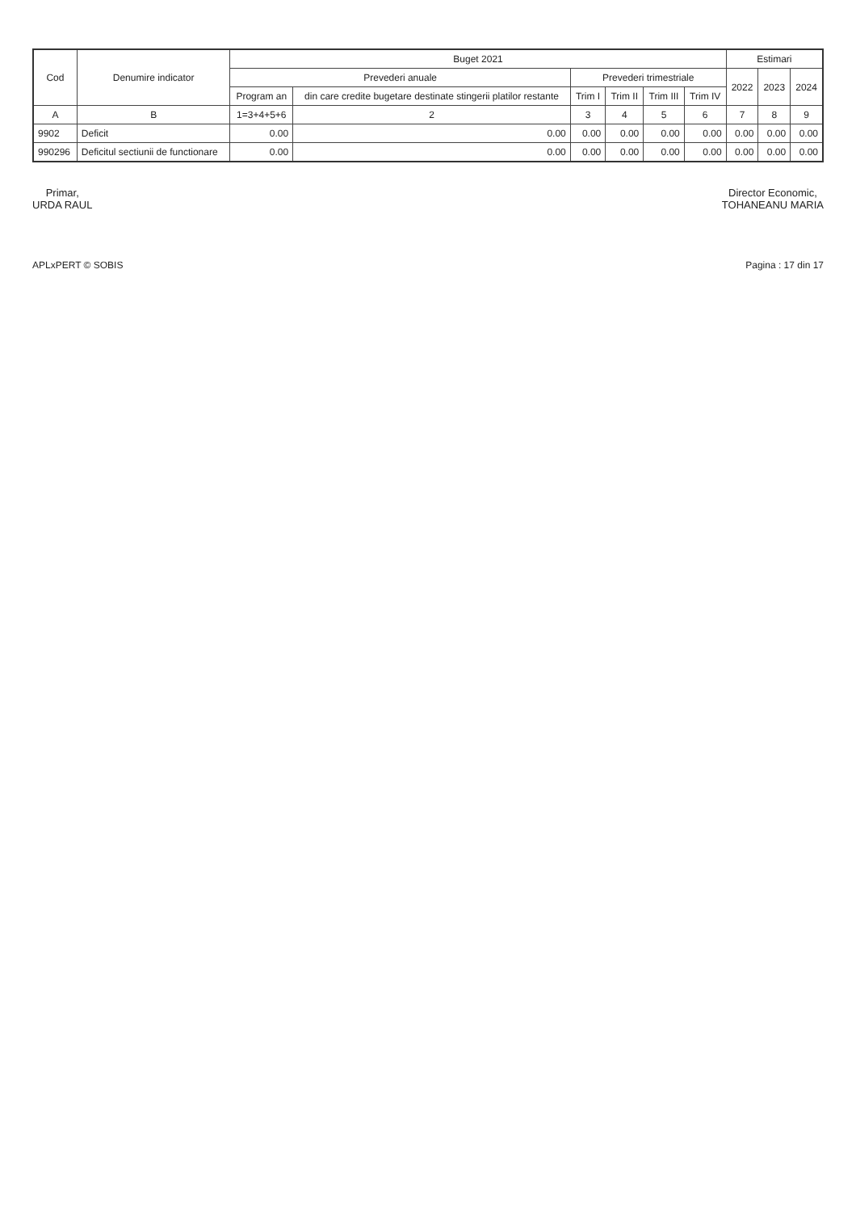| Cod | Denumire indicator | Buget 2021 | | | | | | Estimari | | |
| --- | --- | --- | --- | --- | --- | --- | --- | --- | --- | --- |
| | | Prevederi anuale | | Prevederi trimestriale | | | | 2022 | 2023 | 2024 |
| | | Program an | din care credite bugetare destinate stingerii platilor restante | Trim I | Trim II | Trim III | Trim IV | | | |
| A | B | 1=3+4+5+6 | 2 | 3 | 4 | 5 | 6 | 7 | 8 | 9 |
| 9902 | Deficit | 0.00 | 0.00 | 0.00 | 0.00 | 0.00 | 0.00 | 0.00 | 0.00 | 0.00 |
| 990296 | Deficitul sectiunii de functionare | 0.00 | 0.00 | 0.00 | 0.00 | 0.00 | 0.00 | 0.00 | 0.00 | 0.00 |
Primar,
URDA RAUL
Director Economic,
TOHANEANU MARIA
APLxPERT © SOBIS Pagina : 17 din 17